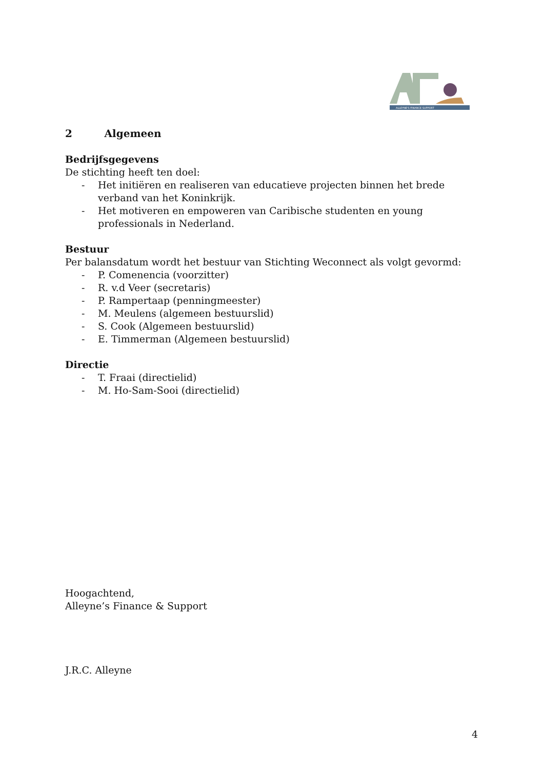ALLEYNE'S FINANCE SUPPORT
2 Algemeen
Bedrijfsgegevens
De stichting heeft ten doel:
- Het initiëren en realiseren van educatieve projecten binnen het brede verband van het Koninkrijk.
- Het motiveren en empoweren van Caribische studenten en young professionals in Nederland.
Bestuur
Per balansdatum wordt het bestuur van Stichting Weconnect als volgt gevormd:
- P. Comenencia (voorzitter)
- R. v.d Veer (secretaris)
- P. Rampertaap (penningmeester)
- M. Meulens (algemeen bestuurslid)
- S. Cook (Algemeen bestuurslid)
- E. Timmerman (Algemeen bestuurslid)
Directie
- T. Fraai (directielid)
- M. Ho-Sam-Sooi (directielid)
Hoogachtend,
Alleyne’s Finance & Support
J.R.C. Alleyne
4